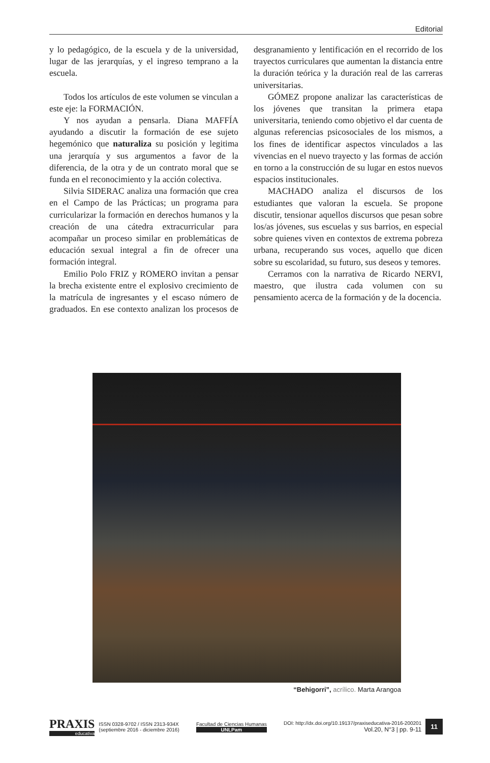Editorial
y lo pedagógico, de la escuela y de la universidad, lugar de las jerarquías, y el ingreso temprano a la escuela.
Todos los artículos de este volumen se vinculan a este eje: la FORMACIÓN.
Y nos ayudan a pensarla. Diana MAFFÍA ayudando a discutir la formación de ese sujeto hegemónico que naturaliza su posición y legitima una jerarquía y sus argumentos a favor de la diferencia, de la otra y de un contrato moral que se funda en el reconocimiento y la acción colectiva.
Silvia SIDERAC analiza una formación que crea en el Campo de las Prácticas; un programa para curricularizar la formación en derechos humanos y la creación de una cátedra extracurricular para acompañar un proceso similar en problemáticas de educación sexual integral a fin de ofrecer una formación integral.
Emilio Polo FRIZ y ROMERO invitan a pensar la brecha existente entre el explosivo crecimiento de la matrícula de ingresantes y el escaso número de graduados. En ese contexto analizan los procesos de desgranamiento y lentificación en el recorrido de los trayectos curriculares que aumentan la distancia entre la duración teórica y la duración real de las carreras universitarias.
GÓMEZ propone analizar las características de los jóvenes que transitan la primera etapa universitaria, teniendo como objetivo el dar cuenta de algunas referencias psicosociales de los mismos, a los fines de identificar aspectos vinculados a las vivencias en el nuevo trayecto y las formas de acción en torno a la construcción de su lugar en estos nuevos espacios institucionales.
MACHADO analiza el discursos de los estudiantes que valoran la escuela. Se propone discutir, tensionar aquellos discursos que pesan sobre los/as jóvenes, sus escuelas y sus barrios, en especial sobre quienes viven en contextos de extrema pobreza urbana, recuperando sus voces, aquello que dicen sobre su escolaridad, su futuro, sus deseos y temores.
Cerramos con la narrativa de Ricardo NERVI, maestro, que ilustra cada volumen con su pensamiento acerca de la formación y de la docencia.
“Behigorri”, acrílico. Marta Arangoa
PRAXIS
educativa
ISSN 0328-9702 / ISSN 2313-934X
(septiembre 2016 - diciembre 2016)
Facultad de Ciencias Humanas
UNLPam
DOI: http://dx.doi.org/10.19137/praxiseducativa-2016-200201
Vol.20, N°3 | pp. 9-11
11